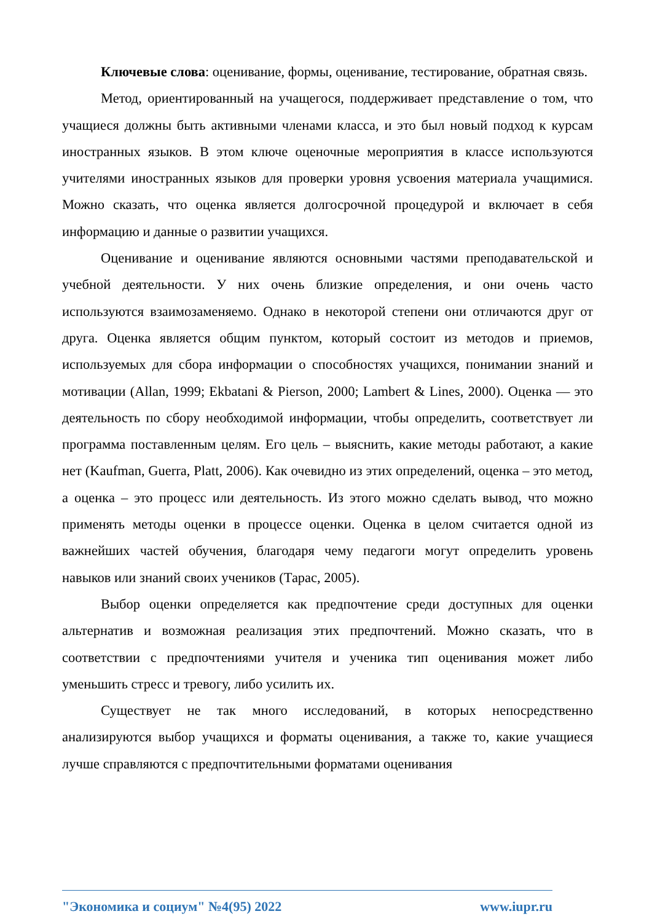Ключевые слова: оценивание, формы, оценивание, тестирование, обратная связь.
Метод, ориентированный на учащегося, поддерживает представление о том, что учащиеся должны быть активными членами класса, и это был новый подход к курсам иностранных языков. В этом ключе оценочные мероприятия в классе используются учителями иностранных языков для проверки уровня усвоения материала учащимися. Можно сказать, что оценка является долгосрочной процедурой и включает в себя информацию и данные о развитии учащихся.
Оценивание и оценивание являются основными частями преподавательской и учебной деятельности. У них очень близкие определения, и они очень часто используются взаимозаменяемо. Однако в некоторой степени они отличаются друг от друга. Оценка является общим пунктом, который состоит из методов и приемов, используемых для сбора информации о способностях учащихся, понимании знаний и мотивации (Allan, 1999; Ekbatani & Pierson, 2000; Lambert & Lines, 2000). Оценка — это деятельность по сбору необходимой информации, чтобы определить, соответствует ли программа поставленным целям. Его цель – выяснить, какие методы работают, а какие нет (Kaufman, Guerra, Platt, 2006). Как очевидно из этих определений, оценка – это метод, а оценка – это процесс или деятельность. Из этого можно сделать вывод, что можно применять методы оценки в процессе оценки. Оценка в целом считается одной из важнейших частей обучения, благодаря чему педагоги могут определить уровень навыков или знаний своих учеников (Тарас, 2005).
Выбор оценки определяется как предпочтение среди доступных для оценки альтернатив и возможная реализация этих предпочтений. Можно сказать, что в соответствии с предпочтениями учителя и ученика тип оценивания может либо уменьшить стресс и тревогу, либо усилить их.
Существует не так много исследований, в которых непосредственно анализируются выбор учащихся и форматы оценивания, а также то, какие учащиеся лучше справляются с предпочтительными форматами оценивания
"Экономика и социум" №4(95) 2022 www.iupr.ru